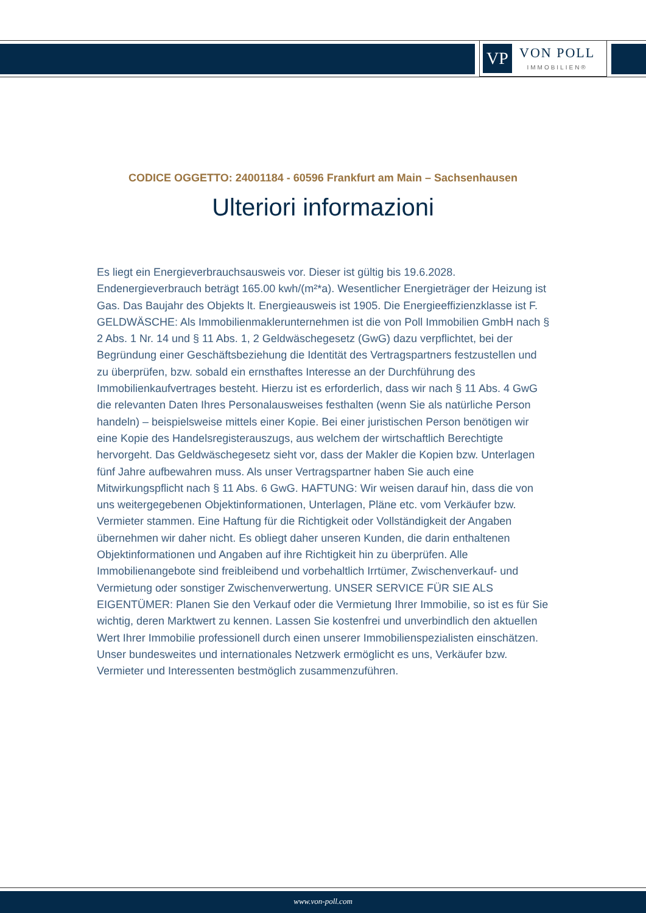VP
VON POLL
IMMOBILIEN®
CODICE OGGETTO: 24001184 - 60596 Frankfurt am Main – Sachsenhausen
Ulteriori informazioni
Es liegt ein Energieverbrauchsausweis vor. Dieser ist gültig bis 19.6.2028. Endenergieverbrauch beträgt 165.00 kwh/(m²*a). Wesentlicher Energieträger der Heizung ist Gas. Das Baujahr des Objekts lt. Energieausweis ist 1905. Die Energieeffizienzklasse ist F. GELDWÄSCHE: Als Immobilienmaklerunternehmen ist die von Poll Immobilien GmbH nach § 2 Abs. 1 Nr. 14 und § 11 Abs. 1, 2 Geldwäschegesetz (GwG) dazu verpflichtet, bei der Begründung einer Geschäftsbeziehung die Identität des Vertragspartners festzustellen und zu überprüfen, bzw. sobald ein ernsthaftes Interesse an der Durchführung des Immobilienkaufvertrages besteht. Hierzu ist es erforderlich, dass wir nach § 11 Abs. 4 GwG die relevanten Daten Ihres Personalausweises festhalten (wenn Sie als natürliche Person handeln) – beispielsweise mittels einer Kopie. Bei einer juristischen Person benötigen wir eine Kopie des Handelsregisterauszugs, aus welchem der wirtschaftlich Berechtigte hervorgeht. Das Geldwäschegesetz sieht vor, dass der Makler die Kopien bzw. Unterlagen fünf Jahre aufbewahren muss. Als unser Vertragspartner haben Sie auch eine Mitwirkungspflicht nach § 11 Abs. 6 GwG. HAFTUNG: Wir weisen darauf hin, dass die von uns weitergegebenen Objektinformationen, Unterlagen, Pläne etc. vom Verkäufer bzw. Vermieter stammen. Eine Haftung für die Richtigkeit oder Vollständigkeit der Angaben übernehmen wir daher nicht. Es obliegt daher unseren Kunden, die darin enthaltenen Objektinformationen und Angaben auf ihre Richtigkeit hin zu überprüfen. Alle Immobilienangebote sind freibleibend und vorbehaltlich Irrtümer, Zwischenverkauf- und Vermietung oder sonstiger Zwischenverwertung. UNSER SERVICE FÜR SIE ALS EIGENTÜMER: Planen Sie den Verkauf oder die Vermietung Ihrer Immobilie, so ist es für Sie wichtig, deren Marktwert zu kennen. Lassen Sie kostenfrei und unverbindlich den aktuellen Wert Ihrer Immobilie professionell durch einen unserer Immobilienspezialisten einschätzen. Unser bundesweites und internationales Netzwerk ermöglicht es uns, Verkäufer bzw. Vermieter und Interessenten bestmöglich zusammenzuführen.
www.von-poll.com